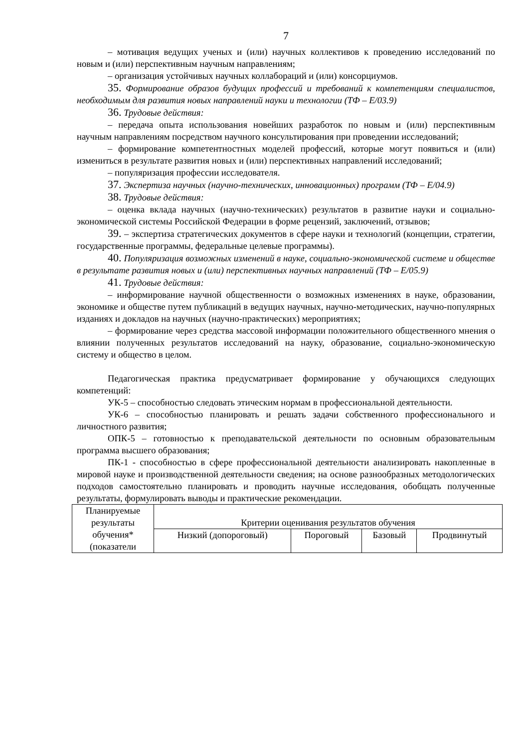7
– мотивация ведущих ученых и (или) научных коллективов к проведению исследований по новым и (или) перспективным научным направлениям;
– организация устойчивых научных коллабораций и (или) консорциумов.
35. Формирование образов будущих профессий и требований к компетенциям специалистов, необходимым для развития новых направлений науки и технологии (ТФ – E/03.9)
36. Трудовые действия:
– передача опыта использования новейших разработок по новым и (или) перспективным научным направлениям посредством научного консультирования при проведении исследований;
– формирование компетентностных моделей профессий, которые могут появиться и (или) измениться в результате развития новых и (или) перспективных направлений исследований;
– популяризация профессии исследователя.
37. Экспертиза научных (научно-технических, инновационных) программ (ТФ – E/04.9)
38. Трудовые действия:
– оценка вклада научных (научно-технических) результатов в развитие науки и социально-экономической системы Российской Федерации в форме рецензий, заключений, отзывов;
39. – экспертиза стратегических документов в сфере науки и технологий (концепции, стратегии, государственные программы, федеральные целевые программы).
40. Популяризация возможных изменений в науке, социально-экономической системе и обществе в результате развития новых и (или) перспективных научных направлений (ТФ – E/05.9)
41. Трудовые действия:
– информирование научной общественности о возможных изменениях в науке, образовании, экономике и обществе путем публикаций в ведущих научных, научно-методических, научно-популярных изданиях и докладов на научных (научно-практических) мероприятиях;
– формирование через средства массовой информации положительного общественного мнения о влиянии полученных результатов исследований на науку, образование, социально-экономическую систему и общество в целом.
Педагогическая практика предусматривает формирование у обучающихся следующих компетенций:
УК-5 – способностью следовать этическим нормам в профессиональной деятельности.
УК-6 – способностью планировать и решать задачи собственного профессионального и личностного развития;
ОПК-5 – готовностью к преподавательской деятельности по основным образовательным программа высшего образования;
ПК-1 - способностью в сфере профессиональной деятельности анализировать накопленные в мировой науке и производственной деятельности сведения; на основе разнообразных методологических подходов самостоятельно планировать и проводить научные исследования, обобщать полученные результаты, формулировать выводы и практические рекомендации.
| Планируемые результаты обучения* (показатели | Критерии оценивания результатов обучения | | | |
| | Низкий (допороговый) | Пороговый | Базовый | Продвинутый |